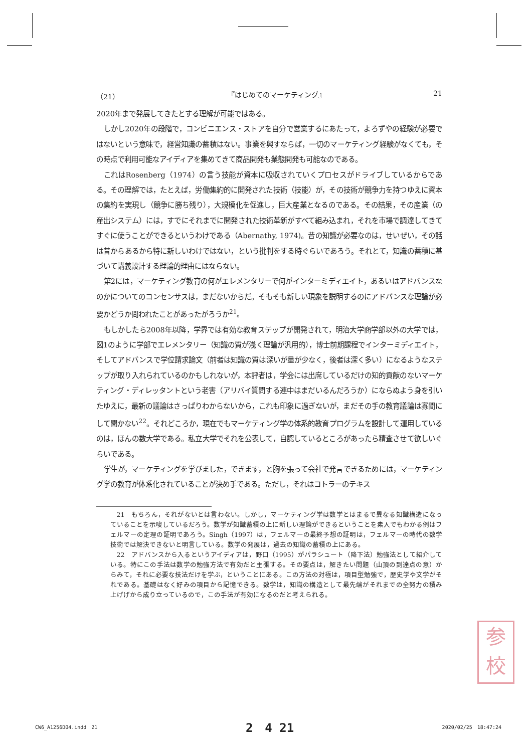（21） 『はじめてのマーケティング』 21
2020年まで発展してきたとする理解が可能ではある。
しかし2020年の段階で，コンビニエンス・ストアを自分で営業するにあたって，よろずやの経験が必要ではないという意味で，経営知識の蓄積はない。事業を興すならば，一切のマーケティング経験がなくても，その時点で利用可能なアイディアを集めてきて商品開発も業態開発も可能なのである。
これはRosenberg（1974）の言う技能が資本に吸収されていくプロセスがドライブしているからである。その理解では，たとえば，労働集約的に開発された技術（技能）が，その技術が競争力を持つゆえに資本の集約を実現し（競争に勝ち残り），大規模化を促進し，巨大産業となるのである。その結果，その産業（の産出システム）には，すでにそれまでに開発された技術革新がすべて組み込まれ，それを市場で調達してきてすぐに使うことができるというわけである（Abernathy, 1974)。昔の知識が必要なのは，せいぜい，その話は昔からあるから特に新しいわけではない，という批判をする時ぐらいであろう。それとて，知識の蓄積に基づいて講義設計する理論的理由にはならない。
第2には，マーケティング教育の何がエレメンタリーで何がインターミディエイト，あるいはアドバンスなのかについてのコンセンサスは，まだないからだ。そもそも新しい現象を説明するのにアドバンスな理論が必要かどうか問われたことがあったがろうか<sup>21</sup>。
もしかしたら2008年以降，学界では有効な教育ステップが開発されて，明治大学商学部以外の大学では，図1のように学部でエレメンタリー（知識の質が浅く理論が汎用的），博士前期課程でインターミディエイト，そしてアドバンスで学位請求論文（前者は知識の質は深いが量が少なく，後者は深く多い）になるようなステップが取り入れられているのかもしれないが，本評者は，学会には出席しているだけの知的貢献のないマーケティング・ディレッタントという老害（アリバイ質問する連中はまだいるんだろうか）にならぬよう身を引いたゆえに，最新の議論はさっぱりわからないから，これも印象に過ぎないが，まだその手の教育議論は寡聞にして聞かない<sup>22</sup>。それどころか，現在でもマーケティング学の体系的教育プログラムを設計して運用しているのは，ほんの数大学である。私立大学でそれを公表して，自認しているところがあったら精査させて欲しいぐらいである。
学生が，マーケティングを学びました，できます，と胸を張って会社で発言できるためには，マーケティング学の教育が体系化されていることが決め手である。ただし，それはコトラーのテキス
21　もちろん，それがないとは言わない。しかし，マーケティング学は数学とはまるで異なる知識構造になっていることを示唆しているだろう。数学が知識蓄積の上に新しい理論ができるということを素人でもわかる例はフェルマーの定理の証明であろう。Singh（1997）は，フェルマーの最終予想の証明は，フェルマーの時代の数学技術では解決できないと明言している。数学の発展は，過去の知識の蓄積の上にある。
22　アドバンスから入るというアイディアは，野口（1995）がパラシュート（降下法）勉強法として紹介している。特にこの手法は数学の勉強方法で有効だと主張する。その要点は，解きたい問題（山頂の到達点の意）からみて，それに必要な技法だけを学ぶ，ということにある。この方法の対極は，項目型勉強で，歴史学や文学がそれである。基礎はなく好みの項目から記憶できる。数学は，知識の構造として最先端がそれまでの全努力の積み上げげから成り立っているので，この手法が有効になるのだと考えられる。
参
校
CW6_A1256D04.indd　21 2　4 21 2020/02/25　18:47:24